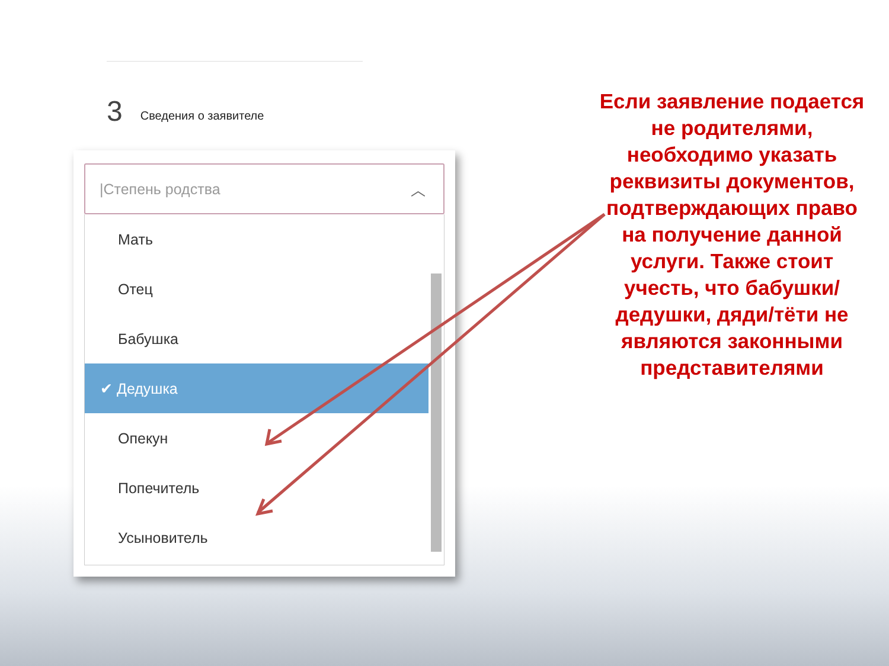3 Сведения о заявителе
|Степень родства ︿
Мать
Отец
Бабушка
✔ Дедушка
Опекун
Попечитель
Усыновитель
Если заявление подается не родителями, необходимо указать реквизиты документов, подтверждающих право на получение данной услуги. Также стоит учесть, что бабушки/дедушки, дяди/тёти не являются законными представителями